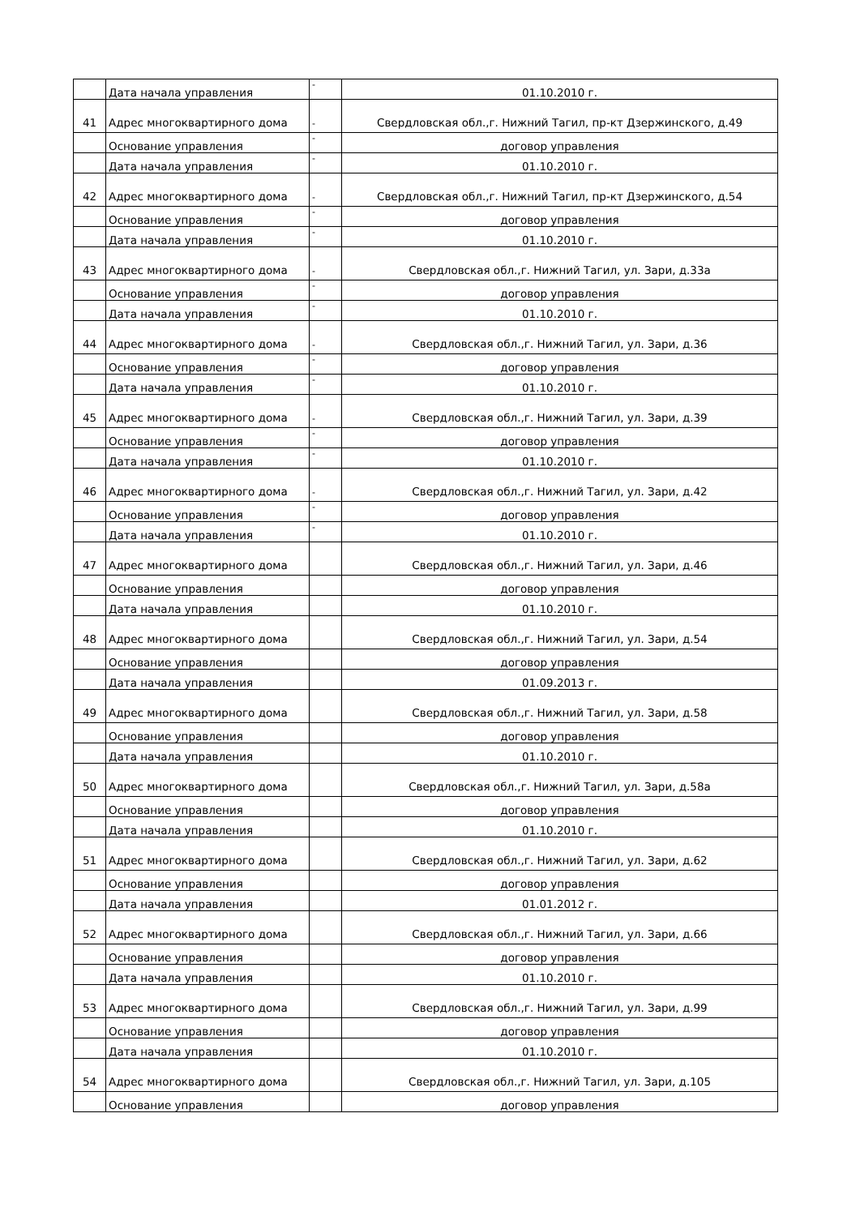| | Дата начала управления | - | 01.10.2010 г. |
| 41 | Адрес многоквартирного дома | - | Свердловская обл.,г. Нижний Тагил, пр-кт Дзержинского, д.49 |
| | Основание управления | - | договор управления |
| | Дата начала управления | - | 01.10.2010 г. |
| 42 | Адрес многоквартирного дома | - | Свердловская обл.,г. Нижний Тагил, пр-кт Дзержинского, д.54 |
| | Основание управления | - | договор управления |
| | Дата начала управления | - | 01.10.2010 г. |
| 43 | Адрес многоквартирного дома | - | Свердловская обл.,г. Нижний Тагил, ул. Зари, д.33а |
| | Основание управления | - | договор управления |
| | Дата начала управления | - | 01.10.2010 г. |
| 44 | Адрес многоквартирного дома | - | Свердловская обл.,г. Нижний Тагил, ул. Зари, д.36 |
| | Основание управления | - | договор управления |
| | Дата начала управления | - | 01.10.2010 г. |
| 45 | Адрес многоквартирного дома | - | Свердловская обл.,г. Нижний Тагил, ул. Зари, д.39 |
| | Основание управления | - | договор управления |
| | Дата начала управления | - | 01.10.2010 г. |
| 46 | Адрес многоквартирного дома | - | Свердловская обл.,г. Нижний Тагил, ул. Зари, д.42 |
| | Основание управления | - | договор управления |
| | Дата начала управления | - | 01.10.2010 г. |
| 47 | Адрес многоквартирного дома | | Свердловская обл.,г. Нижний Тагил, ул. Зари, д.46 |
| | Основание управления | | договор управления |
| | Дата начала управления | | 01.10.2010 г. |
| 48 | Адрес многоквартирного дома | | Свердловская обл.,г. Нижний Тагил, ул. Зари, д.54 |
| | Основание управления | | договор управления |
| | Дата начала управления | | 01.09.2013 г. |
| 49 | Адрес многоквартирного дома | | Свердловская обл.,г. Нижний Тагил, ул. Зари, д.58 |
| | Основание управления | | договор управления |
| | Дата начала управления | | 01.10.2010 г. |
| 50 | Адрес многоквартирного дома | | Свердловская обл.,г. Нижний Тагил, ул. Зари, д.58а |
| | Основание управления | | договор управления |
| | Дата начала управления | | 01.10.2010 г. |
| 51 | Адрес многоквартирного дома | | Свердловская обл.,г. Нижний Тагил, ул. Зари, д.62 |
| | Основание управления | | договор управления |
| | Дата начала управления | | 01.01.2012 г. |
| 52 | Адрес многоквартирного дома | | Свердловская обл.,г. Нижний Тагил, ул. Зари, д.66 |
| | Основание управления | | договор управления |
| | Дата начала управления | | 01.10.2010 г. |
| 53 | Адрес многоквартирного дома | | Свердловская обл.,г. Нижний Тагил, ул. Зари, д.99 |
| | Основание управления | | договор управления |
| | Дата начала управления | | 01.10.2010 г. |
| 54 | Адрес многоквартирного дома | | Свердловская обл.,г. Нижний Тагил, ул. Зари, д.105 |
| | Основание управления | | договор управления |